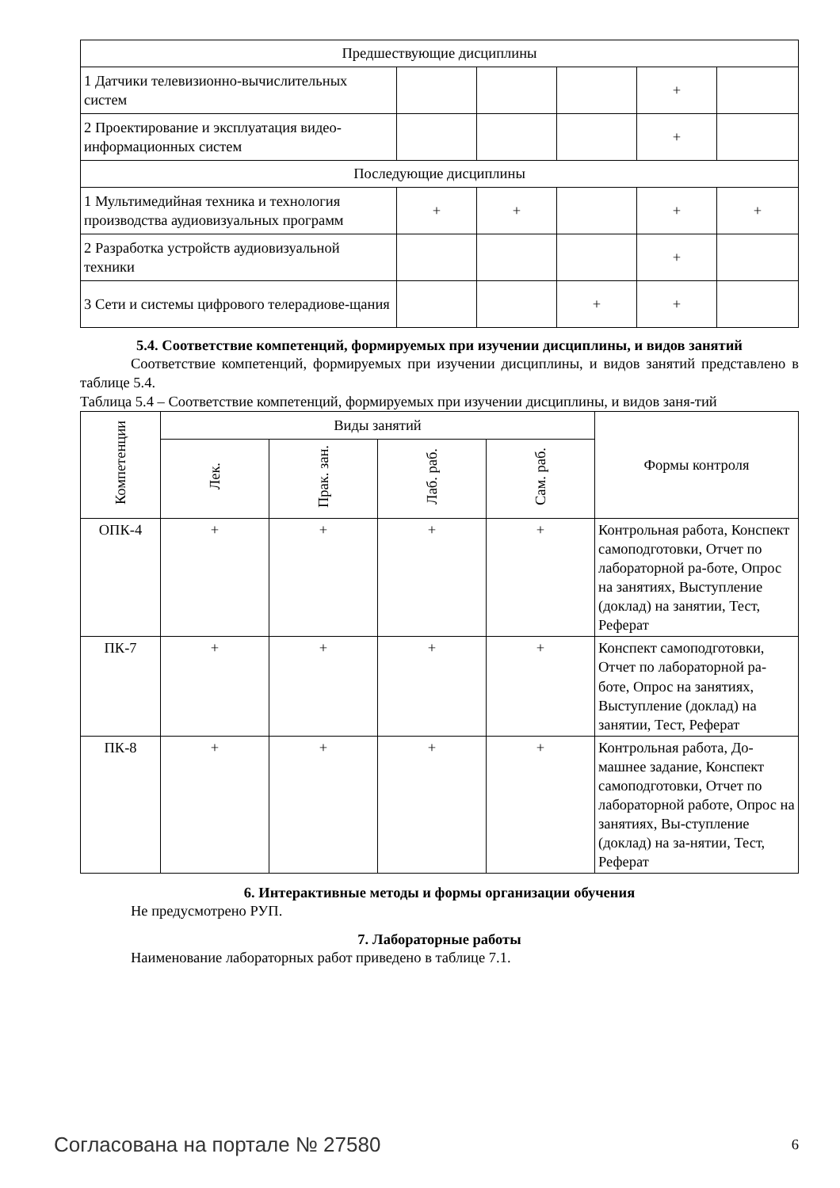| Предшествующие дисциплины | | | | | |
| 1 Датчики телевизионно-вычислительных систем | | | | + | |
| 2 Проектирование и эксплуатация видео-информационных систем | | | | + | |
| Последующие дисциплины | | | | | |
| 1 Мультимедийная техника и технология производства аудиовизуальных программ | + | + | | + | + |
| 2 Разработка устройств аудиовизуальной техники | | | | + | |
| 3 Сети и системы цифрового телерадиове-щания | | | + | + | |
5.4. Соответствие компетенций, формируемых при изучении дисциплины, и видов занятий
Соответствие компетенций, формируемых при изучении дисциплины, и видов занятий представлено в таблице 5.4.
Таблица 5.4 – Соответствие компетенций, формируемых при изучении дисциплины, и видов заня-тий
| Компетенции | Виды занятий | | | | Формы контроля |
| --- | --- | --- | --- | --- | --- |
| | Лек. | Прак. зан. | Лаб. раб. | Сам. раб. | |
| ОПК-4 | + | + | + | + | Контрольная работа, Конспект самоподготовки, Отчет по лабораторной ра-боте, Опрос на занятиях, Выступление (доклад) на занятии, Тест, Реферат |
| ПК-7 | + | + | + | + | Конспект самоподготовки, Отчет по лабораторной ра-боте, Опрос на занятиях, Выступление (доклад) на занятии, Тест, Реферат |
| ПК-8 | + | + | + | + | Контрольная работа, До-машнее задание, Конспект самоподготовки, Отчет по лабораторной работе, Опрос на занятиях, Вы-ступление (доклад) на за-нятии, Тест, Реферат |
6. Интерактивные методы и формы организации обучения
Не предусмотрено РУП.
7. Лабораторные работы
Наименование лабораторных работ приведено в таблице 7.1.
Согласована на портале № 27580 6